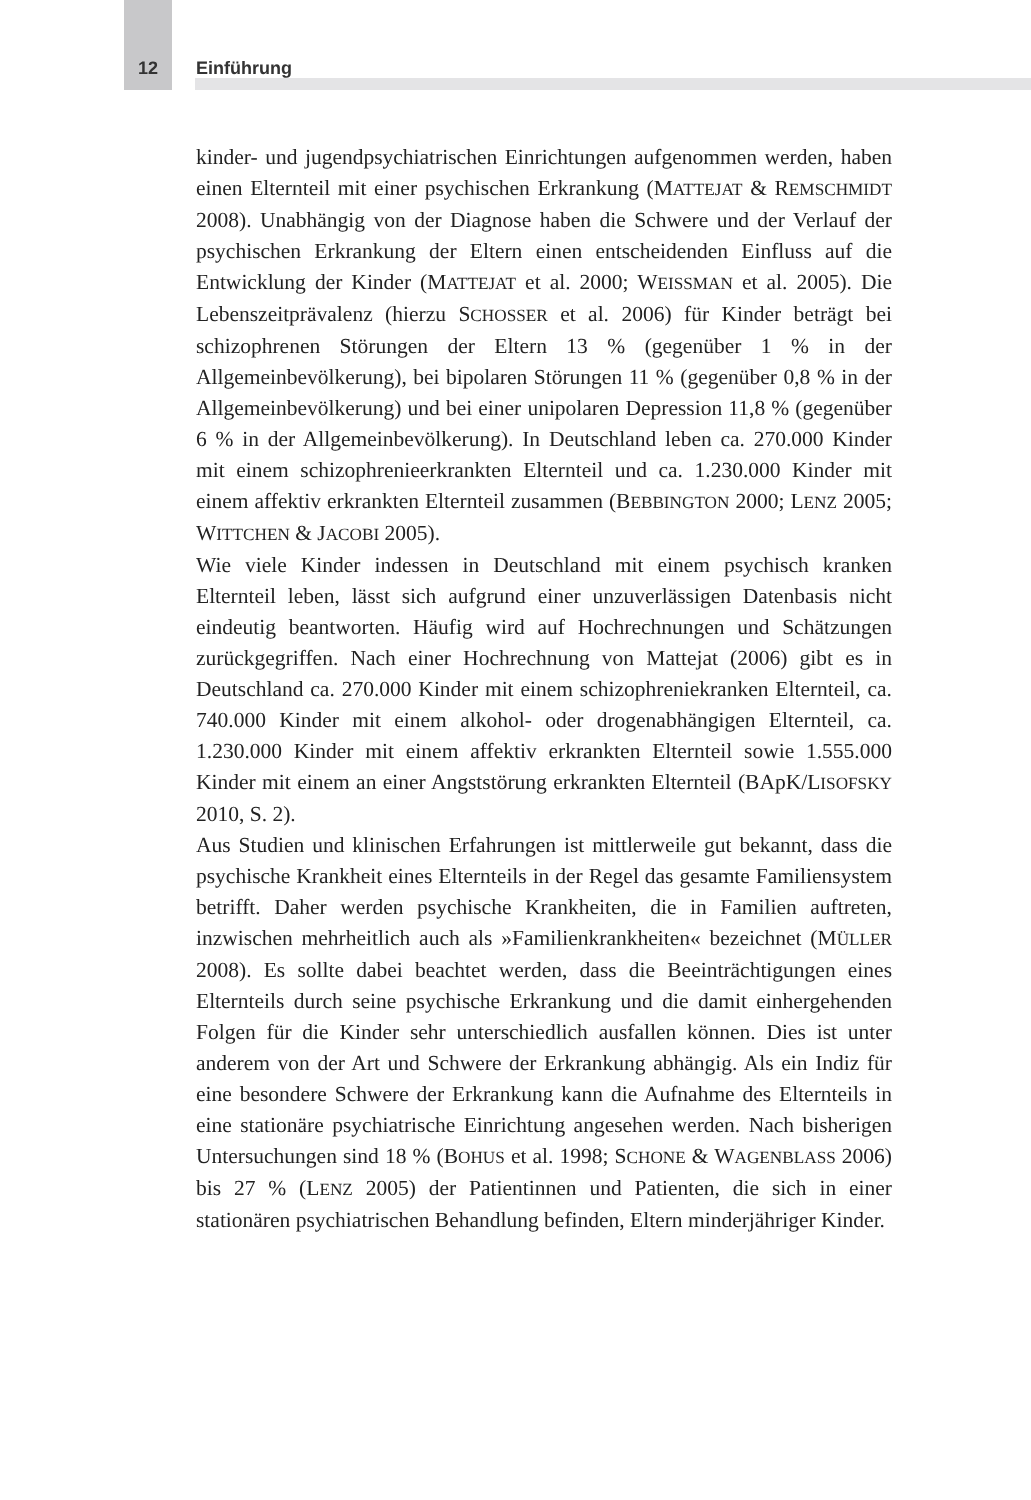12 Einführung
kinder- und jugendpsychiatrischen Einrichtungen aufgenommen werden, haben einen Elternteil mit einer psychischen Erkrankung (MATTEJAT & REMSCHMIDT 2008). Unabhängig von der Diagnose haben die Schwere und der Verlauf der psychischen Erkrankung der Eltern einen entscheidenden Einfluss auf die Entwicklung der Kinder (MATTEJAT et al. 2000; WEISSMAN et al. 2005). Die Lebenszeitprävalenz (hierzu SCHOSSER et al. 2006) für Kinder beträgt bei schizophrenen Störungen der Eltern 13 % (gegenüber 1 % in der Allgemeinbevölkerung), bei bipolaren Störungen 11 % (gegenüber 0,8 % in der Allgemeinbevölkerung) und bei einer unipolaren Depression 11,8 % (gegenüber 6 % in der Allgemeinbevölkerung). In Deutschland leben ca. 270.000 Kinder mit einem schizophrenieerkrankten Elternteil und ca. 1.230.000 Kinder mit einem affektiv erkrankten Elternteil zusammen (BEBBINGTON 2000; LENZ 2005; WITTCHEN & JACOBI 2005).
Wie viele Kinder indessen in Deutschland mit einem psychisch kranken Elternteil leben, lässt sich aufgrund einer unzuverlässigen Datenbasis nicht eindeutig beantworten. Häufig wird auf Hochrechnungen und Schätzungen zurückgegriffen. Nach einer Hochrechnung von Mattejat (2006) gibt es in Deutschland ca. 270.000 Kinder mit einem schizophreniekranken Elternteil, ca. 740.000 Kinder mit einem alkohol- oder drogenabhängigen Elternteil, ca. 1.230.000 Kinder mit einem affektiv erkrankten Elternteil sowie 1.555.000 Kinder mit einem an einer Angststörung erkrankten Elternteil (BApK/LISOFSKY 2010, S. 2).
Aus Studien und klinischen Erfahrungen ist mittlerweile gut bekannt, dass die psychische Krankheit eines Elternteils in der Regel das gesamte Familiensystem betrifft. Daher werden psychische Krankheiten, die in Familien auftreten, inzwischen mehrheitlich auch als »Familienkrankheiten« bezeichnet (MÜLLER 2008). Es sollte dabei beachtet werden, dass die Beeinträchtigungen eines Elternteils durch seine psychische Erkrankung und die damit einhergehenden Folgen für die Kinder sehr unterschiedlich ausfallen können. Dies ist unter anderem von der Art und Schwere der Erkrankung abhängig. Als ein Indiz für eine besondere Schwere der Erkrankung kann die Aufnahme des Elternteils in eine stationäre psychiatrische Einrichtung angesehen werden. Nach bisherigen Untersuchungen sind 18 % (BOHUS et al. 1998; SCHONE & WAGENBLASS 2006) bis 27 % (LENZ 2005) der Patientinnen und Patienten, die sich in einer stationären psychiatrischen Behandlung befinden, Eltern minderjähriger Kinder.